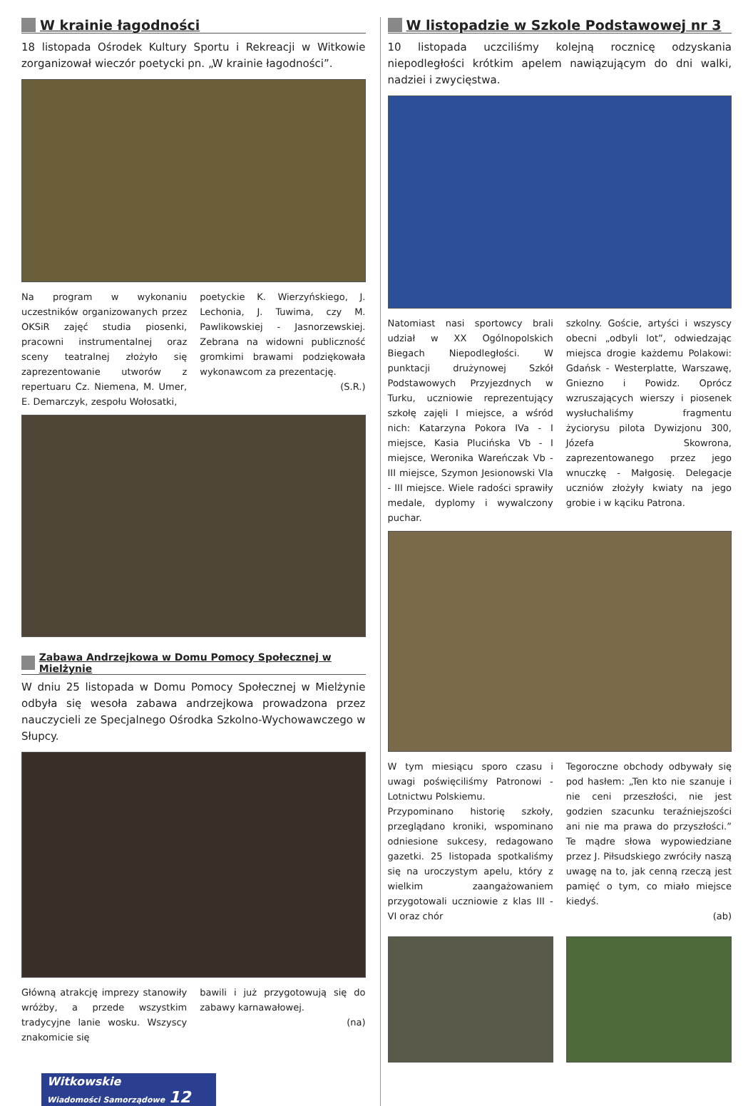W krainie łagodności
18 listopada Ośrodek Kultury Sportu i Rekreacji w Witkowie zorganizował wieczór poetycki pn. „W krainie łagodności”.
Na program w wykonaniu uczestników organizowanych przez OKSiR zajęć studia piosenki, pracowni instrumentalnej oraz sceny teatralnej złożyło się zaprezentowanie utworów z repertuaru Cz. Niemena, M. Umer, E. Demarczyk, zespołu Wołosatki,
poetyckie K. Wierzyńskiego, J. Lechonia, J. Tuwima, czy M. Pawlikowskiej - Jasnorzewskiej. Zebrana na widowni publiczność gromkimi brawami podziękowała wykonawcom za prezentację.
(S.R.)
Zabawa Andrzejkowa w Domu Pomocy Społecznej w Mielżynie
W dniu 25 listopada w Domu Pomocy Społecznej w Mielżynie odbyła się wesoła zabawa andrzejkowa prowadzona przez nauczycieli ze Specjalnego Ośrodka Szkolno-Wychowawczego w Słupcy.
Główną atrakcję imprezy stanowiły wróżby, a przede wszystkim tradycyjne lanie wosku. Wszyscy znakomicie się
bawili i już przygotowują się do zabawy karnawałowej.
(na)
Witkowskie
Wiadomości Samorządowe 12
W listopadzie w Szkole Podstawowej nr 3
10 listopada uczciliśmy kolejną rocznicę odzyskania niepodległości krótkim apelem nawiązującym do dni walki, nadziei i zwycięstwa.
Natomiast nasi sportowcy brali udział w XX Ogólnopolskich Biegach Niepodległości. W punktacji drużynowej Szkół Podstawowych Przyjezdnych w Turku, uczniowie reprezentujący szkołę zajęli I miejsce, a wśród nich: Katarzyna Pokora IVa - I miejsce, Kasia Plucińska Vb - I miejsce, Weronika Wareńczak Vb - III miejsce, Szymon Jesionowski VIa - III miejsce. Wiele radości sprawiły medale, dyplomy i wywalczony puchar.
szkolny. Goście, artyści i wszyscy obecni „odbyli lot”, odwiedzając miejsca drogie każdemu Polakowi: Gdańsk - Westerplatte, Warszawę, Gniezno i Powidz. Oprócz wzruszających wierszy i piosenek wysłuchaliśmy fragmentu życiorysu pilota Dywizjonu 300, Józefa Skowrona, zaprezentowanego przez jego wnuczkę - Małgosię. Delegacje uczniów złożyły kwiaty na jego grobie i w kąciku Patrona.
W tym miesiącu sporo czasu i uwagi poświęciliśmy Patronowi - Lotnictwu Polskiemu.
Przypominano historię szkoły, przeglądano kroniki, wspominano odniesione sukcesy, redagowano gazetki. 25 listopada spotkaliśmy się na uroczystym apelu, który z wielkim zaangażowaniem przygotowali uczniowie z klas III - VI oraz chór
Tegoroczne obchody odbywały się pod hasłem: „Ten kto nie szanuje i nie ceni przeszłości, nie jest godzien szacunku teraźniejszości ani nie ma prawa do przyszłości.” Te mądre słowa wypowiedziane przez J. Piłsudskiego zwróciły naszą uwagę na to, jak cenną rzeczą jest pamięć o tym, co miało miejsce kiedyś.
(ab)